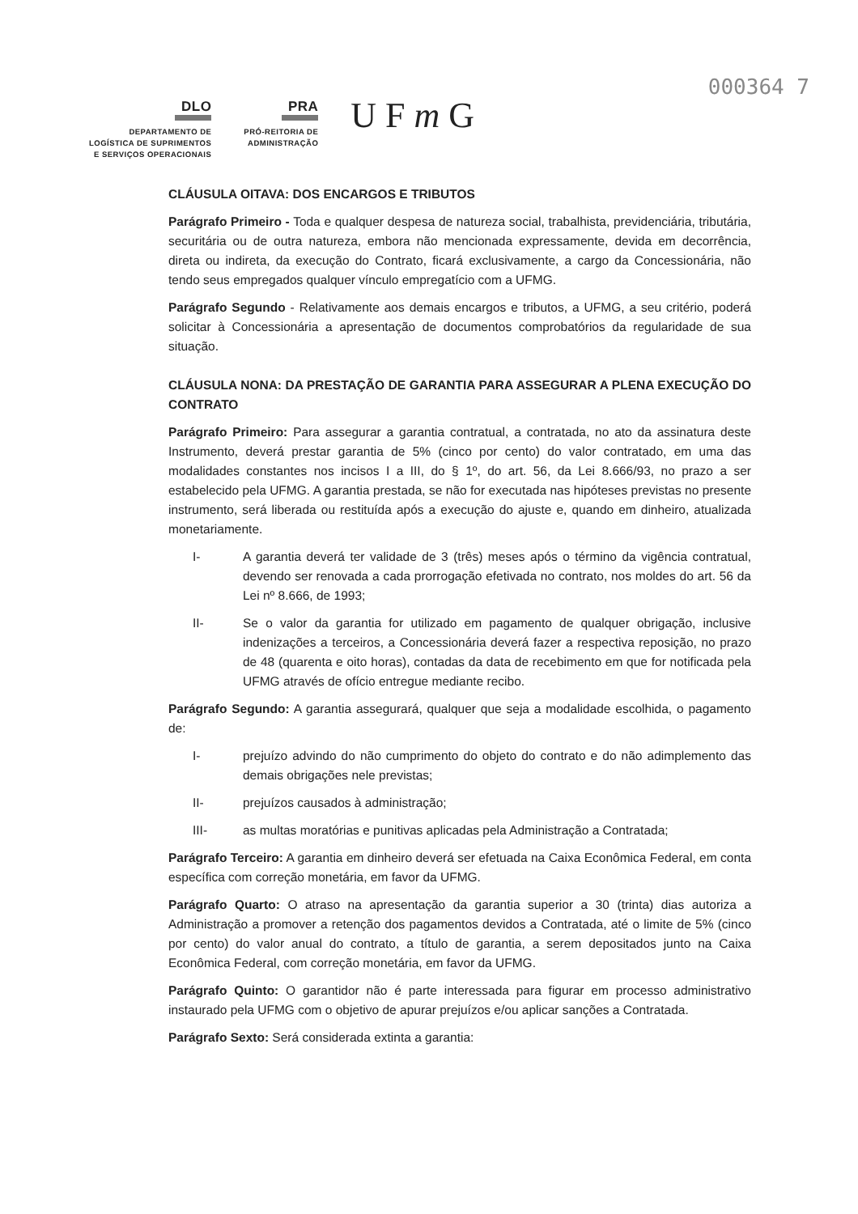000364 7
DLO
DEPARTAMENTO DE
LOGÍSTICA DE SUPRIMENTOS
E SERVIÇOS OPERACIONAIS
PRA
PRÓ-REITORIA DE
ADMINISTRAÇÃO
U F m G
CLÁUSULA OITAVA: DOS ENCARGOS E TRIBUTOS
Parágrafo Primeiro - Toda e qualquer despesa de natureza social, trabalhista, previdenciária, tributária, securitária ou de outra natureza, embora não mencionada expressamente, devida em decorrência, direta ou indireta, da execução do Contrato, ficará exclusivamente, a cargo da Concessionária, não tendo seus empregados qualquer vínculo empregatício com a UFMG.
Parágrafo Segundo - Relativamente aos demais encargos e tributos, a UFMG, a seu critério, poderá solicitar à Concessionária a apresentação de documentos comprobatórios da regularidade de sua situação.
CLÁUSULA NONA: DA PRESTAÇÃO DE GARANTIA PARA ASSEGURAR A PLENA EXECUÇÃO DO CONTRATO
Parágrafo Primeiro: Para assegurar a garantia contratual, a contratada, no ato da assinatura deste Instrumento, deverá prestar garantia de 5% (cinco por cento) do valor contratado, em uma das modalidades constantes nos incisos I a III, do § 1º, do art. 56, da Lei 8.666/93, no prazo a ser estabelecido pela UFMG. A garantia prestada, se não for executada nas hipóteses previstas no presente instrumento, será liberada ou restituída após a execução do ajuste e, quando em dinheiro, atualizada monetariamente.
I- A garantia deverá ter validade de 3 (três) meses após o término da vigência contratual, devendo ser renovada a cada prorrogação efetivada no contrato, nos moldes do art. 56 da Lei nº 8.666, de 1993;
II- Se o valor da garantia for utilizado em pagamento de qualquer obrigação, inclusive indenizações a terceiros, a Concessionária deverá fazer a respectiva reposição, no prazo de 48 (quarenta e oito horas), contadas da data de recebimento em que for notificada pela UFMG através de ofício entregue mediante recibo.
Parágrafo Segundo: A garantia assegurará, qualquer que seja a modalidade escolhida, o pagamento de:
I- prejuízo advindo do não cumprimento do objeto do contrato e do não adimplemento das demais obrigações nele previstas;
II- prejuízos causados à administração;
III- as multas moratórias e punitivas aplicadas pela Administração a Contratada;
Parágrafo Terceiro: A garantia em dinheiro deverá ser efetuada na Caixa Econômica Federal, em conta específica com correção monetária, em favor da UFMG.
Parágrafo Quarto: O atraso na apresentação da garantia superior a 30 (trinta) dias autoriza a Administração a promover a retenção dos pagamentos devidos a Contratada, até o limite de 5% (cinco por cento) do valor anual do contrato, a título de garantia, a serem depositados junto na Caixa Econômica Federal, com correção monetária, em favor da UFMG.
Parágrafo Quinto: O garantidor não é parte interessada para figurar em processo administrativo instaurado pela UFMG com o objetivo de apurar prejuízos e/ou aplicar sanções a Contratada.
Parágrafo Sexto: Será considerada extinta a garantia: